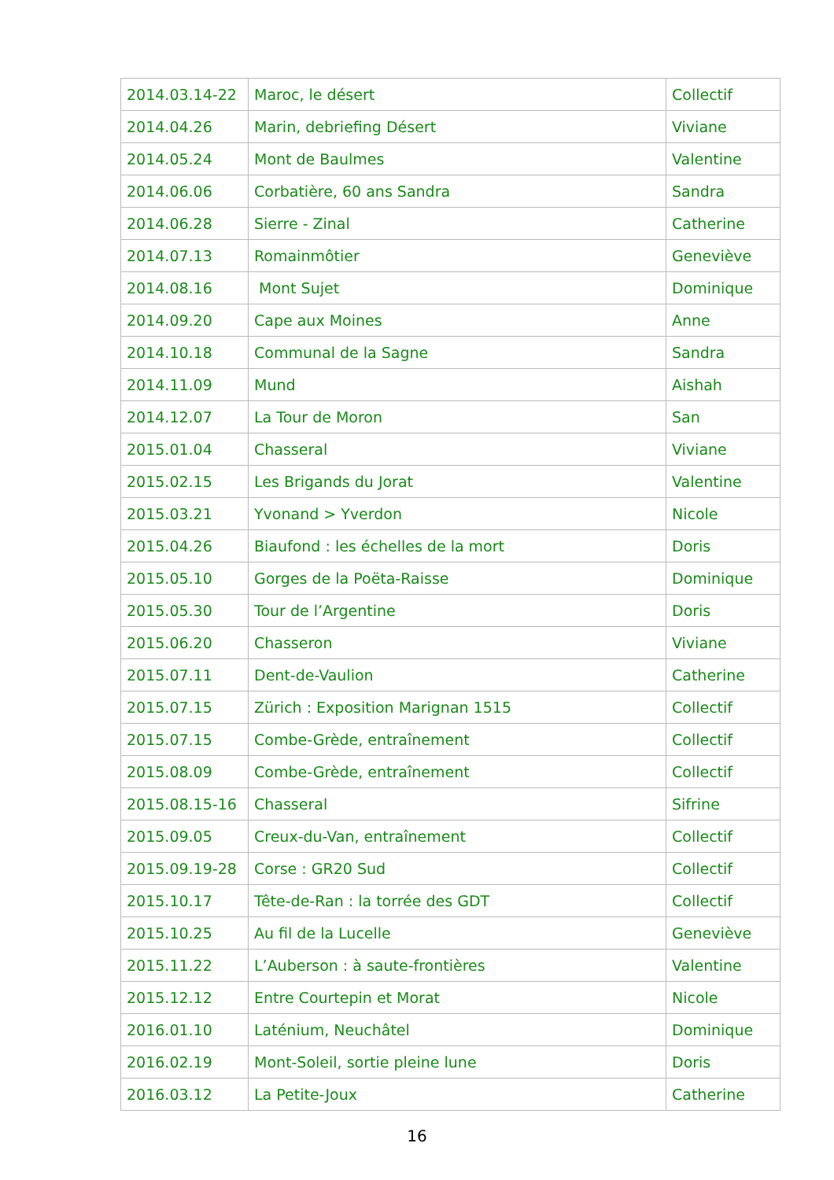| 2014.03.14-22 | Maroc, le désert | Collectif |
| 2014.04.26 | Marin, debriefing Désert | Viviane |
| 2014.05.24 | Mont de Baulmes | Valentine |
| 2014.06.06 | Corbatière, 60 ans Sandra | Sandra |
| 2014.06.28 | Sierre - Zinal | Catherine |
| 2014.07.13 | Romainmôtier | Geneviève |
| 2014.08.16 | Mont Sujet | Dominique |
| 2014.09.20 | Cape aux Moines | Anne |
| 2014.10.18 | Communal de la Sagne | Sandra |
| 2014.11.09 | Mund | Aishah |
| 2014.12.07 | La Tour de Moron | San |
| 2015.01.04 | Chasseral | Viviane |
| 2015.02.15 | Les Brigands du Jorat | Valentine |
| 2015.03.21 | Yvonand > Yverdon | Nicole |
| 2015.04.26 | Biaufond : les échelles de la mort | Doris |
| 2015.05.10 | Gorges de la Poëta-Raisse | Dominique |
| 2015.05.30 | Tour de l’Argentine | Doris |
| 2015.06.20 | Chasseron | Viviane |
| 2015.07.11 | Dent-de-Vaulion | Catherine |
| 2015.07.15 | Zürich : Exposition Marignan 1515 | Collectif |
| 2015.07.15 | Combe-Grède, entraînement | Collectif |
| 2015.08.09 | Combe-Grède, entraînement | Collectif |
| 2015.08.15-16 | Chasseral | Sifrine |
| 2015.09.05 | Creux-du-Van, entraînement | Collectif |
| 2015.09.19-28 | Corse : GR20 Sud | Collectif |
| 2015.10.17 | Tête-de-Ran : la torrée des GDT | Collectif |
| 2015.10.25 | Au fil de la Lucelle | Geneviève |
| 2015.11.22 | L’Auberson : à saute-frontières | Valentine |
| 2015.12.12 | Entre Courtepin et Morat | Nicole |
| 2016.01.10 | Laténium, Neuchâtel | Dominique |
| 2016.02.19 | Mont-Soleil, sortie pleine lune | Doris |
| 2016.03.12 | La Petite-Joux | Catherine |
16